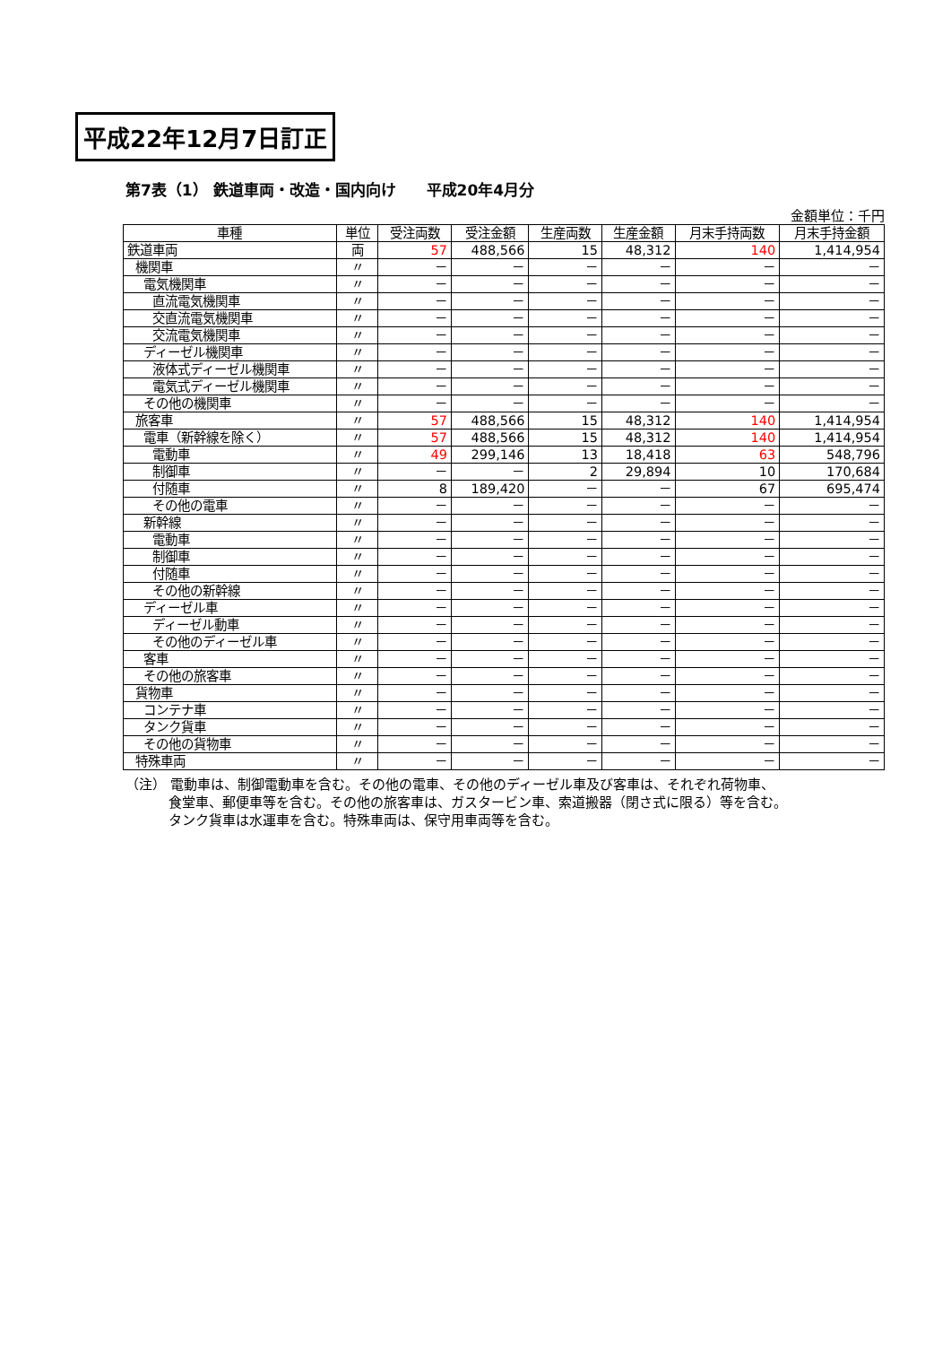平成22年12月7日訂正
第7表（1） 鉄道車両・改造・国内向け　　平成20年4月分
金額単位：千円
| 車種 | 単位 | 受注両数 | 受注金額 | 生産両数 | 生産金額 | 月末手持両数 | 月末手持金額 |
| --- | --- | --- | --- | --- | --- | --- | --- |
| 鉄道車両 | 両 | 57 | 488,566 | 15 | 48,312 | 140 | 1,414,954 |
| 機関車 | 〃 | － | － | － | － | － | － |
| 電気機関車 | 〃 | － | － | － | － | － | － |
| 直流電気機関車 | 〃 | － | － | － | － | － | － |
| 交直流電気機関車 | 〃 | － | － | － | － | － | － |
| 交流電気機関車 | 〃 | － | － | － | － | － | － |
| ディーゼル機関車 | 〃 | － | － | － | － | － | － |
| 液体式ディーゼル機関車 | 〃 | － | － | － | － | － | － |
| 電気式ディーゼル機関車 | 〃 | － | － | － | － | － | － |
| その他の機関車 | 〃 | － | － | － | － | － | － |
| 旅客車 | 〃 | 57 | 488,566 | 15 | 48,312 | 140 | 1,414,954 |
| 電車（新幹線を除く） | 〃 | 57 | 488,566 | 15 | 48,312 | 140 | 1,414,954 |
| 電動車 | 〃 | 49 | 299,146 | 13 | 18,418 | 63 | 548,796 |
| 制御車 | 〃 | － | － | 2 | 29,894 | 10 | 170,684 |
| 付随車 | 〃 | 8 | 189,420 | － | － | 67 | 695,474 |
| その他の電車 | 〃 | － | － | － | － | － | － |
| 新幹線 | 〃 | － | － | － | － | － | － |
| 電動車 | 〃 | － | － | － | － | － | － |
| 制御車 | 〃 | － | － | － | － | － | － |
| 付随車 | 〃 | － | － | － | － | － | － |
| その他の新幹線 | 〃 | － | － | － | － | － | － |
| ディーゼル車 | 〃 | － | － | － | － | － | － |
| ディーゼル動車 | 〃 | － | － | － | － | － | － |
| その他のディーゼル車 | 〃 | － | － | － | － | － | － |
| 客車 | 〃 | － | － | － | － | － | － |
| その他の旅客車 | 〃 | － | － | － | － | － | － |
| 貨物車 | 〃 | － | － | － | － | － | － |
| コンテナ車 | 〃 | － | － | － | － | － | － |
| タンク貨車 | 〃 | － | － | － | － | － | － |
| その他の貨物車 | 〃 | － | － | － | － | － | － |
| 特殊車両 | 〃 | － | － | － | － | － | － |
（注） 電動車は、制御電動車を含む。その他の電車、その他のディーゼル車及び客車は、それぞれ荷物車、
食堂車、郵便車等を含む。その他の旅客車は、ガスタービン車、索道搬器（閉さ式に限る）等を含む。
タンク貨車は水運車を含む。特殊車両は、保守用車両等を含む。